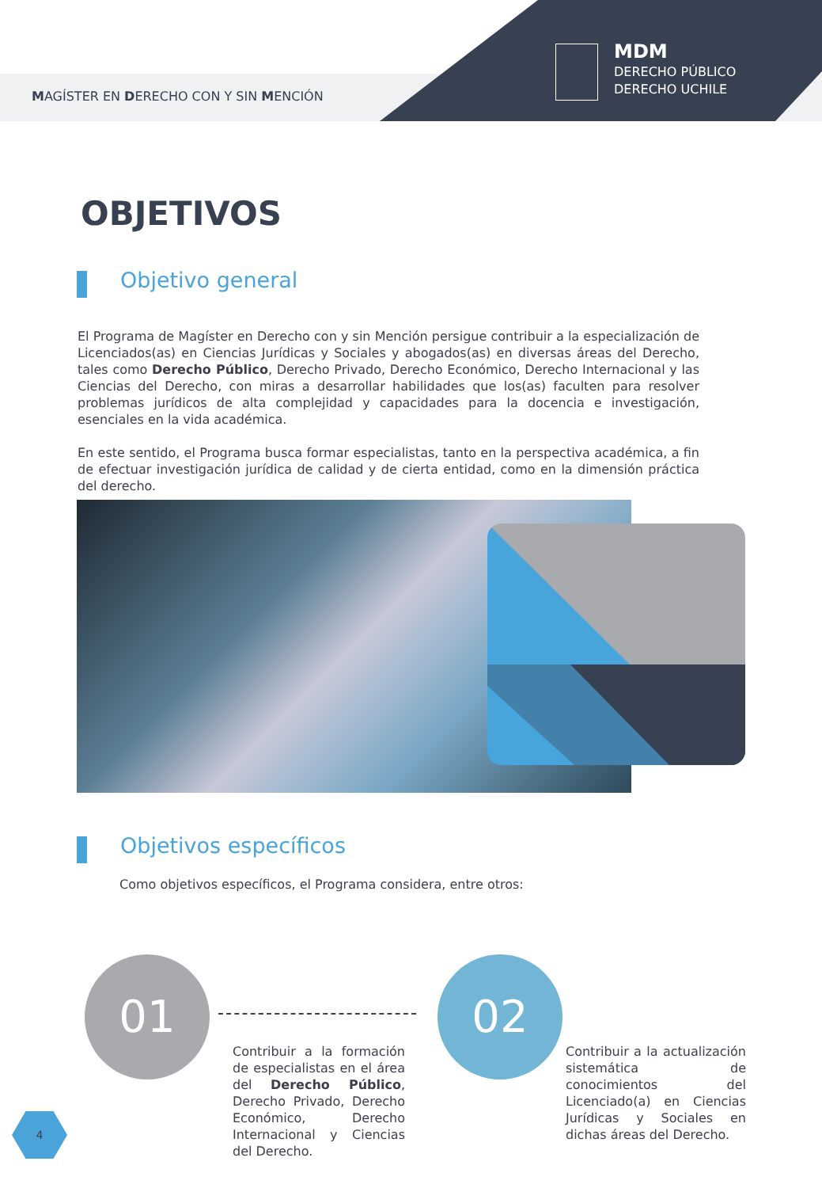MAGÍSTER EN DERECHO CON Y SIN MENCIÓN
MDM
DERECHO PÚBLICO
DERECHO UCHILE
OBJETIVOS
Objetivo general
El Programa de Magíster en Derecho con y sin Mención persigue contribuir a la especialización de Licenciados(as) en Ciencias Jurídicas y Sociales y abogados(as) en diversas áreas del Derecho, tales como Derecho Público, Derecho Privado, Derecho Económico, Derecho Internacional y las Ciencias del Derecho, con miras a desarrollar habilidades que los(as) faculten para resolver problemas jurídicos de alta complejidad y capacidades para la docencia e investigación, esenciales en la vida académica.
En este sentido, el Programa busca formar especialistas, tanto en la perspectiva académica, a fin de efectuar investigación jurídica de calidad y de cierta entidad, como en la dimensión práctica del derecho.
Objetivos específicos
Como objetivos específicos, el Programa considera, entre otros:
01 02
Contribuir a la formación de especialistas en el área del Derecho Público, Derecho Privado, Derecho Económico, Derecho Internacional y Ciencias del Derecho.
Contribuir a la actualización sistemática de conocimientos del Licenciado(a) en Ciencias Jurídicas y Sociales en dichas áreas del Derecho.
4